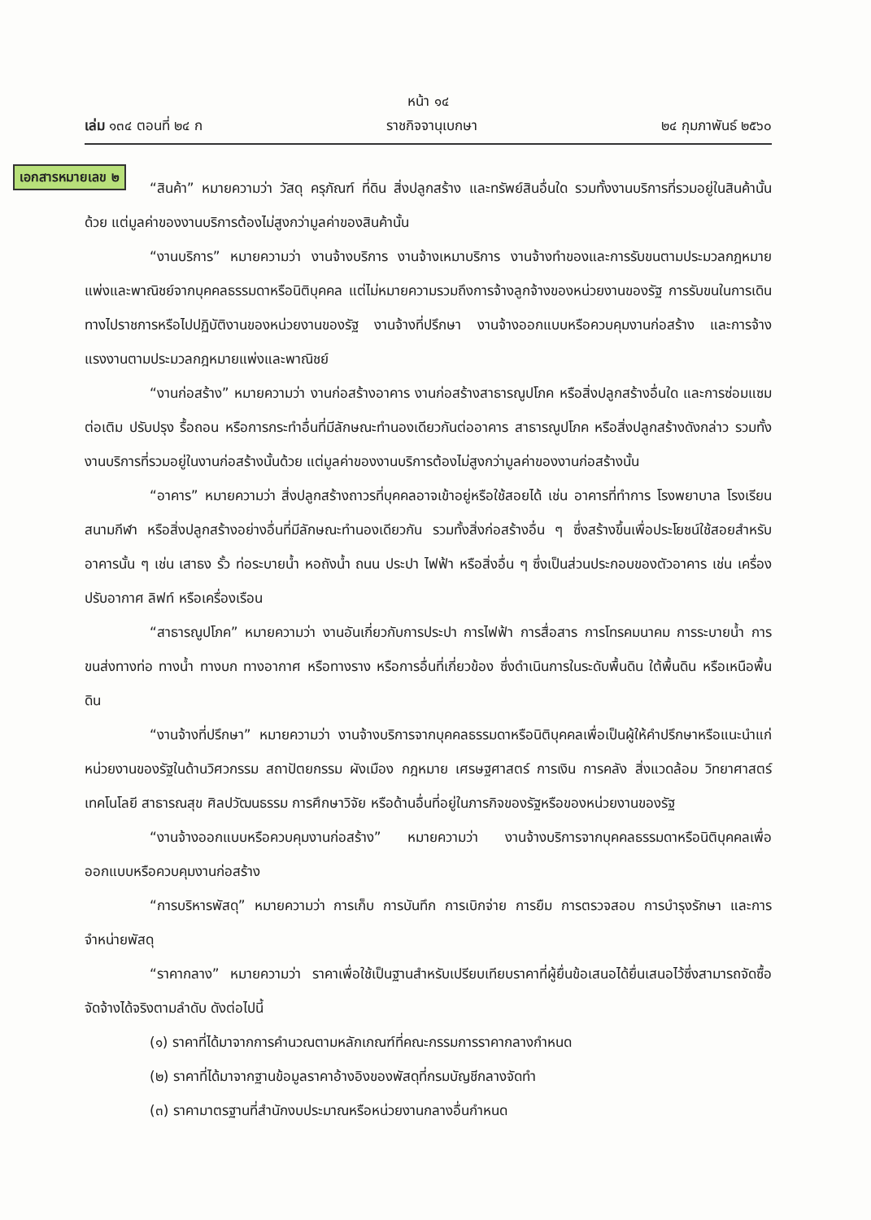หน้า ๑๔
เล่ม ๑๓๔ ตอนที่ ๒๔ ก ราชกิจจานุเบกษา ๒๔ กุมภาพันธ์ ๒๕๖๐
เอกสารหมายเลข ๒
“สินค้า” หมายความว่า วัสดุ ครุภัณฑ์ ที่ดิน สิ่งปลูกสร้าง และทรัพย์สินอื่นใด รวมทั้งงานบริการที่รวมอยู่ในสินค้านั้นด้วย แต่มูลค่าของงานบริการต้องไม่สูงกว่ามูลค่าของสินค้านั้น
“งานบริการ” หมายความว่า งานจ้างบริการ งานจ้างเหมาบริการ งานจ้างทำของและการรับขนตามประมวลกฎหมายแพ่งและพาณิชย์จากบุคคลธรรมดาหรือนิติบุคคล แต่ไม่หมายความรวมถึงการจ้างลูกจ้างของหน่วยงานของรัฐ การรับขนในการเดินทางไปราชการหรือไปปฏิบัติงานของหน่วยงานของรัฐ งานจ้างที่ปรึกษา งานจ้างออกแบบหรือควบคุมงานก่อสร้าง และการจ้างแรงงานตามประมวลกฎหมายแพ่งและพาณิชย์
“งานก่อสร้าง” หมายความว่า งานก่อสร้างอาคาร งานก่อสร้างสาธารณูปโภค หรือสิ่งปลูกสร้างอื่นใด และการซ่อมแซม ต่อเติม ปรับปรุง รื้อถอน หรือการกระทำอื่นที่มีลักษณะทำนองเดียวกันต่ออาคาร สาธารณูปโภค หรือสิ่งปลูกสร้างดังกล่าว รวมทั้งงานบริการที่รวมอยู่ในงานก่อสร้างนั้นด้วย แต่มูลค่าของงานบริการต้องไม่สูงกว่ามูลค่าของงานก่อสร้างนั้น
“อาคาร” หมายความว่า สิ่งปลูกสร้างถาวรที่บุคคลอาจเข้าอยู่หรือใช้สอยได้ เช่น อาคารที่ทำการ โรงพยาบาล โรงเรียน สนามกีฬา หรือสิ่งปลูกสร้างอย่างอื่นที่มีลักษณะทำนองเดียวกัน รวมทั้งสิ่งก่อสร้างอื่น ๆ ซึ่งสร้างขึ้นเพื่อประโยชน์ใช้สอยสำหรับอาคารนั้น ๆ เช่น เสาธง รั้ว ท่อระบายน้ำ หอถังน้ำ ถนน ประปา ไฟฟ้า หรือสิ่งอื่น ๆ ซึ่งเป็นส่วนประกอบของตัวอาคาร เช่น เครื่องปรับอากาศ ลิฟท์ หรือเครื่องเรือน
“สาธารณูปโภค” หมายความว่า งานอันเกี่ยวกับการประปา การไฟฟ้า การสื่อสาร การโทรคมนาคม การระบายน้ำ การขนส่งทางท่อ ทางน้ำ ทางบก ทางอากาศ หรือทางราง หรือการอื่นที่เกี่ยวข้อง ซึ่งดำเนินการในระดับพื้นดิน ใต้พื้นดิน หรือเหนือพื้นดิน
“งานจ้างที่ปรึกษา” หมายความว่า งานจ้างบริการจากบุคคลธรรมดาหรือนิติบุคคลเพื่อเป็นผู้ให้คำปรึกษาหรือแนะนำแก่หน่วยงานของรัฐในด้านวิศวกรรม สถาปัตยกรรม ผังเมือง กฎหมาย เศรษฐศาสตร์ การเงิน การคลัง สิ่งแวดล้อม วิทยาศาสตร์ เทคโนโลยี สาธารณสุข ศิลปวัฒนธรรม การศึกษาวิจัย หรือด้านอื่นที่อยู่ในภารกิจของรัฐหรือของหน่วยงานของรัฐ
“งานจ้างออกแบบหรือควบคุมงานก่อสร้าง” หมายความว่า งานจ้างบริการจากบุคคลธรรมดาหรือนิติบุคคลเพื่อออกแบบหรือควบคุมงานก่อสร้าง
“การบริหารพัสดุ” หมายความว่า การเก็บ การบันทึก การเบิกจ่าย การยืม การตรวจสอบ การบำรุงรักษา และการจำหน่ายพัสดุ
“ราคากลาง” หมายความว่า ราคาเพื่อใช้เป็นฐานสำหรับเปรียบเทียบราคาที่ผู้ยื่นข้อเสนอได้ยื่นเสนอไว้ซึ่งสามารถจัดซื้อจัดจ้างได้จริงตามลำดับ ดังต่อไปนี้
(๑) ราคาที่ได้มาจากการคำนวณตามหลักเกณฑ์ที่คณะกรรมการราคากลางกำหนด
(๒) ราคาที่ได้มาจากฐานข้อมูลราคาอ้างอิงของพัสดุที่กรมบัญชีกลางจัดทำ
(๓) ราคามาตรฐานที่สำนักงบประมาณหรือหน่วยงานกลางอื่นกำหนด